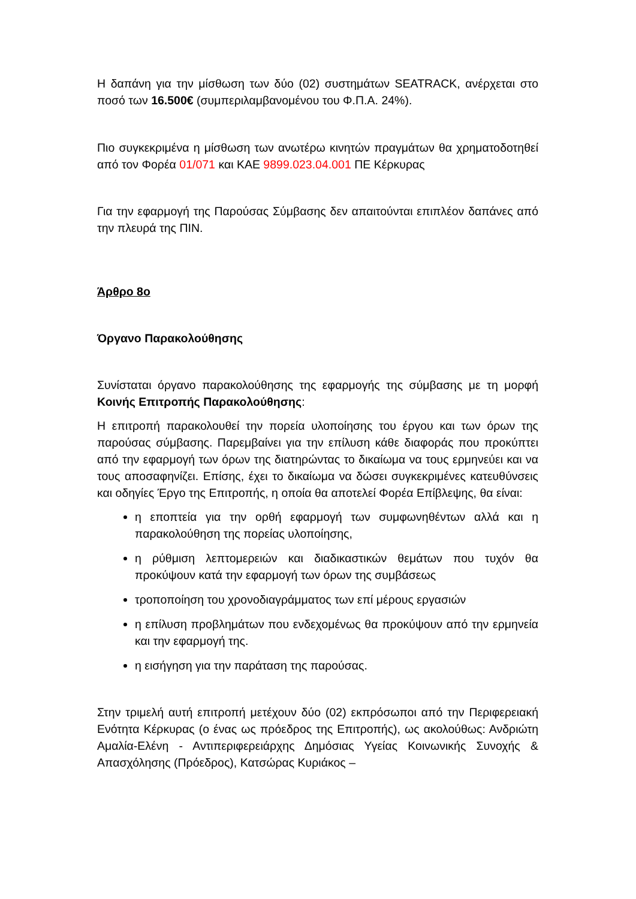Η δαπάνη για την μίσθωση των δύο (02) συστημάτων SEATRACK, ανέρχεται στο ποσό των 16.500€ (συμπεριλαμβανομένου του Φ.Π.Α. 24%).
Πιο συγκεκριμένα η μίσθωση των ανωτέρω κινητών πραγμάτων θα χρηματοδοτηθεί από τον Φορέα 01/071 και ΚΑΕ 9899.023.04.001 ΠΕ Κέρκυρας
Για την εφαρμογή της Παρούσας Σύμβασης δεν απαιτούνται επιπλέον δαπάνες από την πλευρά της ΠΙΝ.
Άρθρο 8ο
Όργανο Παρακολούθησης
Συνίσταται όργανο παρακολούθησης της εφαρμογής της σύμβασης με τη μορφή Κοινής Επιτροπής Παρακολούθησης:
Η επιτροπή παρακολουθεί την πορεία υλοποίησης του έργου και των όρων της παρούσας σύμβασης. Παρεμβαίνει για την επίλυση κάθε διαφοράς που προκύπτει από την εφαρμογή των όρων της διατηρώντας το δικαίωμα να τους ερμηνεύει και να τους αποσαφηνίζει. Επίσης, έχει το δικαίωμα να δώσει συγκεκριμένες κατευθύνσεις και οδηγίες Έργο της Επιτροπής, η οποία θα αποτελεί Φορέα Επίβλεψης, θα είναι:
η εποπτεία για την ορθή εφαρμογή των συμφωνηθέντων αλλά και η παρακολούθηση της πορείας υλοποίησης,
η ρύθμιση λεπτομερειών και διαδικαστικών θεμάτων που τυχόν θα προκύψουν κατά την εφαρμογή των όρων της συμβάσεως
τροποποίηση του χρονοδιαγράμματος των επί μέρους εργασιών
η επίλυση προβλημάτων που ενδεχομένως θα προκύψουν από την ερμηνεία και την εφαρμογή της.
η εισήγηση για την παράταση της παρούσας.
Στην τριμελή αυτή επιτροπή μετέχουν δύο (02) εκπρόσωποι από την Περιφερειακή Ενότητα Κέρκυρας (ο ένας ως πρόεδρος της Επιτροπής), ως ακολούθως: Ανδριώτη Αμαλία-Ελένη - Αντιπεριφερειάρχης Δημόσιας Υγείας Κοινωνικής Συνοχής & Απασχόλησης (Πρόεδρος), Κατσώρας Κυριάκος –